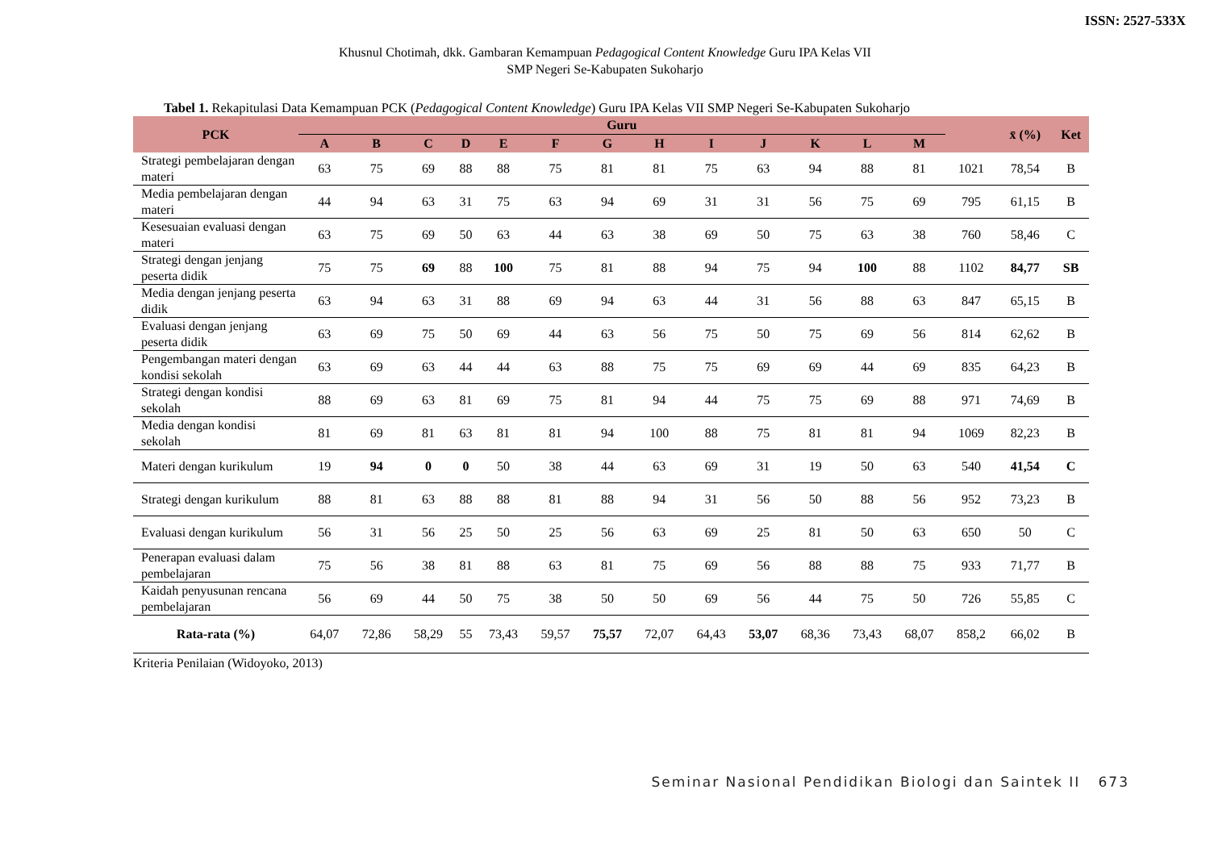ISSN: 2527-533X
Khusnul Chotimah, dkk. Gambaran Kemampuan Pedagogical Content Knowledge Guru IPA Kelas VII
SMP Negeri Se-Kabupaten Sukoharjo
Tabel 1. Rekapitulasi Data Kemampuan PCK (Pedagogical Content Knowledge) Guru IPA Kelas VII SMP Negeri Se-Kabupaten Sukoharjo
| PCK | Guru | | | | | | | | | | | | | | x̄ (%) | Ket |
| --- | --- | --- | --- | --- | --- | --- | --- | --- | --- | --- | --- | --- | --- | --- | --- | --- |
| | A | B | C | D | E | F | G | H | I | J | K | L | M | | | |
| Strategi pembelajaran dengan materi | 63 | 75 | 69 | 88 | 88 | 75 | 81 | 81 | 75 | 63 | 94 | 88 | 81 | 1021 | 78,54 | B |
| Media pembelajaran dengan materi | 44 | 94 | 63 | 31 | 75 | 63 | 94 | 69 | 31 | 31 | 56 | 75 | 69 | 795 | 61,15 | B |
| Kesesuaian evaluasi dengan materi | 63 | 75 | 69 | 50 | 63 | 44 | 63 | 38 | 69 | 50 | 75 | 63 | 38 | 760 | 58,46 | C |
| Strategi dengan jenjang peserta didik | 75 | 75 | 69 | 88 | 100 | 75 | 81 | 88 | 94 | 75 | 94 | 100 | 88 | 1102 | 84,77 | SB |
| Media dengan jenjang peserta didik | 63 | 94 | 63 | 31 | 88 | 69 | 94 | 63 | 44 | 31 | 56 | 88 | 63 | 847 | 65,15 | B |
| Evaluasi dengan jenjang peserta didik | 63 | 69 | 75 | 50 | 69 | 44 | 63 | 56 | 75 | 50 | 75 | 69 | 56 | 814 | 62,62 | B |
| Pengembangan materi dengan kondisi sekolah | 63 | 69 | 63 | 44 | 44 | 63 | 88 | 75 | 75 | 69 | 69 | 44 | 69 | 835 | 64,23 | B |
| Strategi dengan kondisi sekolah | 88 | 69 | 63 | 81 | 69 | 75 | 81 | 94 | 44 | 75 | 75 | 69 | 88 | 971 | 74,69 | B |
| Media dengan kondisi sekolah | 81 | 69 | 81 | 63 | 81 | 81 | 94 | 100 | 88 | 75 | 81 | 81 | 94 | 1069 | 82,23 | B |
| Materi dengan kurikulum | 19 | 94 | 0 | 0 | 50 | 38 | 44 | 63 | 69 | 31 | 19 | 50 | 63 | 540 | 41,54 | C |
| Strategi dengan kurikulum | 88 | 81 | 63 | 88 | 88 | 81 | 88 | 94 | 31 | 56 | 50 | 88 | 56 | 952 | 73,23 | B |
| Evaluasi dengan kurikulum | 56 | 31 | 56 | 25 | 50 | 25 | 56 | 63 | 69 | 25 | 81 | 50 | 63 | 650 | 50 | C |
| Penerapan evaluasi dalam pembelajaran | 75 | 56 | 38 | 81 | 88 | 63 | 81 | 75 | 69 | 56 | 88 | 88 | 75 | 933 | 71,77 | B |
| Kaidah penyusunan rencana pembelajaran | 56 | 69 | 44 | 50 | 75 | 38 | 50 | 50 | 69 | 56 | 44 | 75 | 50 | 726 | 55,85 | C |
| Rata-rata (%) | 64,07 | 72,86 | 58,29 | 55 | 73,43 | 59,57 | 75,57 | 72,07 | 64,43 | 53,07 | 68,36 | 73,43 | 68,07 | 858,2 | 66,02 | B |
Kriteria Penilaian (Widoyoko, 2013)
Seminar Nasional Pendidikan Biologi dan Saintek II 673